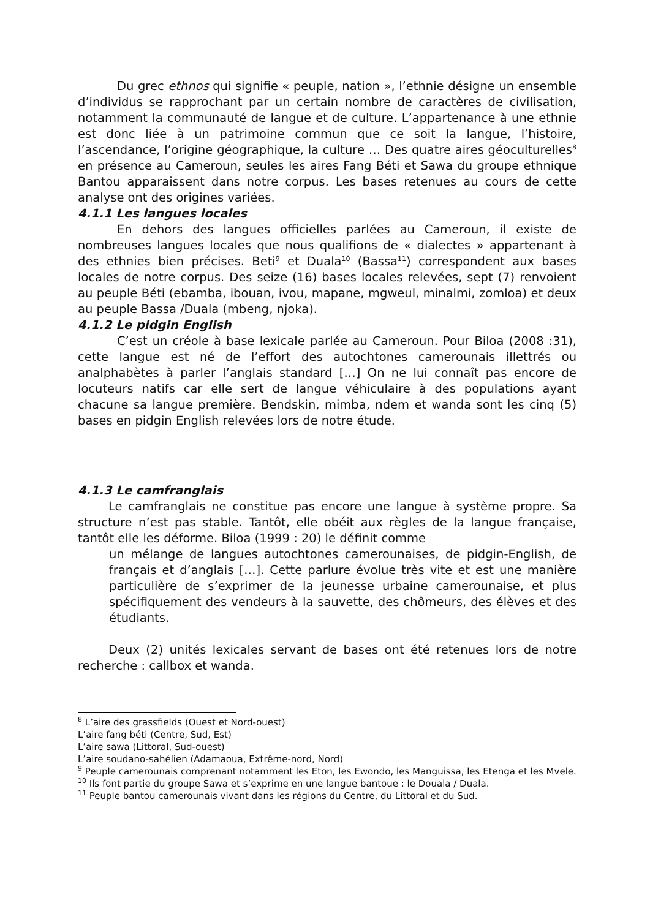Du grec ethnos qui signifie « peuple, nation », l’ethnie désigne un ensemble d’individus se rapprochant par un certain nombre de caractères de civilisation, notamment la communauté de langue et de culture. L’appartenance à une ethnie est donc liée à un patrimoine commun que ce soit la langue, l’histoire, l’ascendance, l’origine géographique, la culture … Des quatre aires géoculturelles<sup>8</sup> en présence au Cameroun, seules les aires Fang Béti et Sawa du groupe ethnique Bantou apparaissent dans notre corpus. Les bases retenues au cours de cette analyse ont des origines variées.
4.1.1 Les langues locales
En dehors des langues officielles parlées au Cameroun, il existe de nombreuses langues locales que nous qualifions de « dialectes » appartenant à des ethnies bien précises. Beti<sup>9</sup> et Duala<sup>10</sup> (Bassa<sup>11</sup>) correspondent aux bases locales de notre corpus. Des seize (16) bases locales relevées, sept (7) renvoient au peuple Béti (ebamba, ibouan, ivou, mapane, mgweul, minalmi, zomloa) et deux au peuple Bassa /Duala (mbeng, njoka).
4.1.2 Le pidgin English
C’est un créole à base lexicale parlée au Cameroun. Pour Biloa (2008 :31), cette langue est né de l’effort des autochtones camerounais illettrés ou analphabètes à parler l’anglais standard […] On ne lui connaît pas encore de locuteurs natifs car elle sert de langue véhiculaire à des populations ayant chacune sa langue première. Bendskin, mimba, ndem et wanda sont les cinq (5) bases en pidgin English relevées lors de notre étude.
4.1.3 Le camfranglais
Le camfranglais ne constitue pas encore une langue à système propre. Sa structure n’est pas stable. Tantôt, elle obéit aux règles de la langue française, tantôt elle les déforme. Biloa (1999 : 20) le définit comme
un mélange de langues autochtones camerounaises, de pidgin-English, de français et d’anglais […]. Cette parlure évolue très vite et est une manière particulière de s’exprimer de la jeunesse urbaine camerounaise, et plus spécifiquement des vendeurs à la sauvette, des chômeurs, des élèves et des étudiants.
Deux (2) unités lexicales servant de bases ont été retenues lors de notre recherche : callbox et wanda.
<sup>8</sup> L’aire des grassfields (Ouest et Nord-ouest)
L’aire fang béti (Centre, Sud, Est)
L’aire sawa (Littoral, Sud-ouest)
L’aire soudano-sahélien (Adamaoua, Extrême-nord, Nord)
<sup>9</sup> Peuple camerounais comprenant notamment les Eton, les Ewondo, les Manguissa, les Etenga et les Mvele.
<sup>10</sup> Ils font partie du groupe Sawa et s’exprime en une langue bantoue : le Douala / Duala.
<sup>11</sup> Peuple bantou camerounais vivant dans les régions du Centre, du Littoral et du Sud.